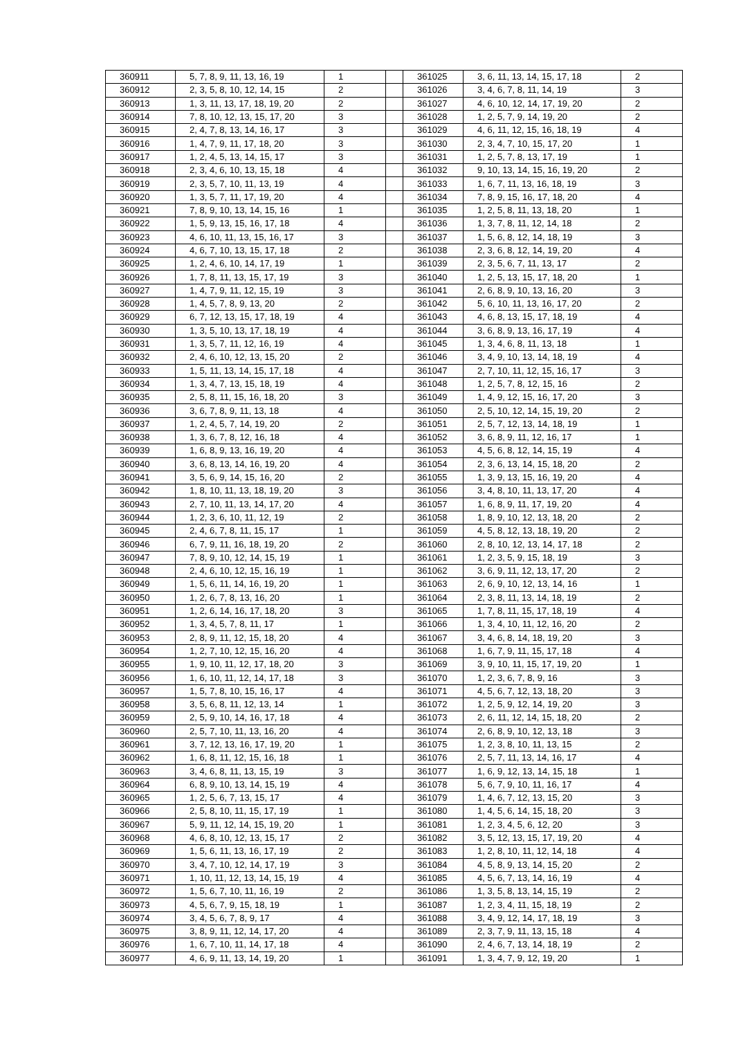| 360911 | 5, 7, 8, 9, 11, 13, 16, 19 | 1 | | 361025 | 3, 6, 11, 13, 14, 15, 17, 18 | 2 |
| 360912 | 2, 3, 5, 8, 10, 12, 14, 15 | 2 | | 361026 | 3, 4, 6, 7, 8, 11, 14, 19 | 3 |
| 360913 | 1, 3, 11, 13, 17, 18, 19, 20 | 2 | | 361027 | 4, 6, 10, 12, 14, 17, 19, 20 | 2 |
| 360914 | 7, 8, 10, 12, 13, 15, 17, 20 | 3 | | 361028 | 1, 2, 5, 7, 9, 14, 19, 20 | 2 |
| 360915 | 2, 4, 7, 8, 13, 14, 16, 17 | 3 | | 361029 | 4, 6, 11, 12, 15, 16, 18, 19 | 4 |
| 360916 | 1, 4, 7, 9, 11, 17, 18, 20 | 3 | | 361030 | 2, 3, 4, 7, 10, 15, 17, 20 | 1 |
| 360917 | 1, 2, 4, 5, 13, 14, 15, 17 | 3 | | 361031 | 1, 2, 5, 7, 8, 13, 17, 19 | 1 |
| 360918 | 2, 3, 4, 6, 10, 13, 15, 18 | 4 | | 361032 | 9, 10, 13, 14, 15, 16, 19, 20 | 2 |
| 360919 | 2, 3, 5, 7, 10, 11, 13, 19 | 4 | | 361033 | 1, 6, 7, 11, 13, 16, 18, 19 | 3 |
| 360920 | 1, 3, 5, 7, 11, 17, 19, 20 | 4 | | 361034 | 7, 8, 9, 15, 16, 17, 18, 20 | 4 |
| 360921 | 7, 8, 9, 10, 13, 14, 15, 16 | 1 | | 361035 | 1, 2, 5, 8, 11, 13, 18, 20 | 1 |
| 360922 | 1, 5, 9, 13, 15, 16, 17, 18 | 4 | | 361036 | 1, 3, 7, 8, 11, 12, 14, 18 | 2 |
| 360923 | 4, 6, 10, 11, 13, 15, 16, 17 | 3 | | 361037 | 1, 5, 6, 8, 12, 14, 18, 19 | 3 |
| 360924 | 4, 6, 7, 10, 13, 15, 17, 18 | 2 | | 361038 | 2, 3, 6, 8, 12, 14, 19, 20 | 4 |
| 360925 | 1, 2, 4, 6, 10, 14, 17, 19 | 1 | | 361039 | 2, 3, 5, 6, 7, 11, 13, 17 | 2 |
| 360926 | 1, 7, 8, 11, 13, 15, 17, 19 | 3 | | 361040 | 1, 2, 5, 13, 15, 17, 18, 20 | 1 |
| 360927 | 1, 4, 7, 9, 11, 12, 15, 19 | 3 | | 361041 | 2, 6, 8, 9, 10, 13, 16, 20 | 3 |
| 360928 | 1, 4, 5, 7, 8, 9, 13, 20 | 2 | | 361042 | 5, 6, 10, 11, 13, 16, 17, 20 | 2 |
| 360929 | 6, 7, 12, 13, 15, 17, 18, 19 | 4 | | 361043 | 4, 6, 8, 13, 15, 17, 18, 19 | 4 |
| 360930 | 1, 3, 5, 10, 13, 17, 18, 19 | 4 | | 361044 | 3, 6, 8, 9, 13, 16, 17, 19 | 4 |
| 360931 | 1, 3, 5, 7, 11, 12, 16, 19 | 4 | | 361045 | 1, 3, 4, 6, 8, 11, 13, 18 | 1 |
| 360932 | 2, 4, 6, 10, 12, 13, 15, 20 | 2 | | 361046 | 3, 4, 9, 10, 13, 14, 18, 19 | 4 |
| 360933 | 1, 5, 11, 13, 14, 15, 17, 18 | 4 | | 361047 | 2, 7, 10, 11, 12, 15, 16, 17 | 3 |
| 360934 | 1, 3, 4, 7, 13, 15, 18, 19 | 4 | | 361048 | 1, 2, 5, 7, 8, 12, 15, 16 | 2 |
| 360935 | 2, 5, 8, 11, 15, 16, 18, 20 | 3 | | 361049 | 1, 4, 9, 12, 15, 16, 17, 20 | 3 |
| 360936 | 3, 6, 7, 8, 9, 11, 13, 18 | 4 | | 361050 | 2, 5, 10, 12, 14, 15, 19, 20 | 2 |
| 360937 | 1, 2, 4, 5, 7, 14, 19, 20 | 2 | | 361051 | 2, 5, 7, 12, 13, 14, 18, 19 | 1 |
| 360938 | 1, 3, 6, 7, 8, 12, 16, 18 | 4 | | 361052 | 3, 6, 8, 9, 11, 12, 16, 17 | 1 |
| 360939 | 1, 6, 8, 9, 13, 16, 19, 20 | 4 | | 361053 | 4, 5, 6, 8, 12, 14, 15, 19 | 4 |
| 360940 | 3, 6, 8, 13, 14, 16, 19, 20 | 4 | | 361054 | 2, 3, 6, 13, 14, 15, 18, 20 | 2 |
| 360941 | 3, 5, 6, 9, 14, 15, 16, 20 | 2 | | 361055 | 1, 3, 9, 13, 15, 16, 19, 20 | 4 |
| 360942 | 1, 8, 10, 11, 13, 18, 19, 20 | 3 | | 361056 | 3, 4, 8, 10, 11, 13, 17, 20 | 4 |
| 360943 | 2, 7, 10, 11, 13, 14, 17, 20 | 4 | | 361057 | 1, 6, 8, 9, 11, 17, 19, 20 | 4 |
| 360944 | 1, 2, 3, 6, 10, 11, 12, 19 | 2 | | 361058 | 1, 8, 9, 10, 12, 13, 18, 20 | 2 |
| 360945 | 2, 4, 6, 7, 8, 11, 15, 17 | 1 | | 361059 | 4, 5, 8, 12, 13, 18, 19, 20 | 2 |
| 360946 | 6, 7, 9, 11, 16, 18, 19, 20 | 2 | | 361060 | 2, 8, 10, 12, 13, 14, 17, 18 | 2 |
| 360947 | 7, 8, 9, 10, 12, 14, 15, 19 | 1 | | 361061 | 1, 2, 3, 5, 9, 15, 18, 19 | 3 |
| 360948 | 2, 4, 6, 10, 12, 15, 16, 19 | 1 | | 361062 | 3, 6, 9, 11, 12, 13, 17, 20 | 2 |
| 360949 | 1, 5, 6, 11, 14, 16, 19, 20 | 1 | | 361063 | 2, 6, 9, 10, 12, 13, 14, 16 | 1 |
| 360950 | 1, 2, 6, 7, 8, 13, 16, 20 | 1 | | 361064 | 2, 3, 8, 11, 13, 14, 18, 19 | 2 |
| 360951 | 1, 2, 6, 14, 16, 17, 18, 20 | 3 | | 361065 | 1, 7, 8, 11, 15, 17, 18, 19 | 4 |
| 360952 | 1, 3, 4, 5, 7, 8, 11, 17 | 1 | | 361066 | 1, 3, 4, 10, 11, 12, 16, 20 | 2 |
| 360953 | 2, 8, 9, 11, 12, 15, 18, 20 | 4 | | 361067 | 3, 4, 6, 8, 14, 18, 19, 20 | 3 |
| 360954 | 1, 2, 7, 10, 12, 15, 16, 20 | 4 | | 361068 | 1, 6, 7, 9, 11, 15, 17, 18 | 4 |
| 360955 | 1, 9, 10, 11, 12, 17, 18, 20 | 3 | | 361069 | 3, 9, 10, 11, 15, 17, 19, 20 | 1 |
| 360956 | 1, 6, 10, 11, 12, 14, 17, 18 | 3 | | 361070 | 1, 2, 3, 6, 7, 8, 9, 16 | 3 |
| 360957 | 1, 5, 7, 8, 10, 15, 16, 17 | 4 | | 361071 | 4, 5, 6, 7, 12, 13, 18, 20 | 3 |
| 360958 | 3, 5, 6, 8, 11, 12, 13, 14 | 1 | | 361072 | 1, 2, 5, 9, 12, 14, 19, 20 | 3 |
| 360959 | 2, 5, 9, 10, 14, 16, 17, 18 | 4 | | 361073 | 2, 6, 11, 12, 14, 15, 18, 20 | 2 |
| 360960 | 2, 5, 7, 10, 11, 13, 16, 20 | 4 | | 361074 | 2, 6, 8, 9, 10, 12, 13, 18 | 3 |
| 360961 | 3, 7, 12, 13, 16, 17, 19, 20 | 1 | | 361075 | 1, 2, 3, 8, 10, 11, 13, 15 | 2 |
| 360962 | 1, 6, 8, 11, 12, 15, 16, 18 | 1 | | 361076 | 2, 5, 7, 11, 13, 14, 16, 17 | 4 |
| 360963 | 3, 4, 6, 8, 11, 13, 15, 19 | 3 | | 361077 | 1, 6, 9, 12, 13, 14, 15, 18 | 1 |
| 360964 | 6, 8, 9, 10, 13, 14, 15, 19 | 4 | | 361078 | 5, 6, 7, 9, 10, 11, 16, 17 | 4 |
| 360965 | 1, 2, 5, 6, 7, 13, 15, 17 | 4 | | 361079 | 1, 4, 6, 7, 12, 13, 15, 20 | 3 |
| 360966 | 2, 5, 8, 10, 11, 15, 17, 19 | 1 | | 361080 | 1, 4, 5, 6, 14, 15, 18, 20 | 3 |
| 360967 | 5, 9, 11, 12, 14, 15, 19, 20 | 1 | | 361081 | 1, 2, 3, 4, 5, 6, 12, 20 | 3 |
| 360968 | 4, 6, 8, 10, 12, 13, 15, 17 | 2 | | 361082 | 3, 5, 12, 13, 15, 17, 19, 20 | 4 |
| 360969 | 1, 5, 6, 11, 13, 16, 17, 19 | 2 | | 361083 | 1, 2, 8, 10, 11, 12, 14, 18 | 4 |
| 360970 | 3, 4, 7, 10, 12, 14, 17, 19 | 3 | | 361084 | 4, 5, 8, 9, 13, 14, 15, 20 | 2 |
| 360971 | 1, 10, 11, 12, 13, 14, 15, 19 | 4 | | 361085 | 4, 5, 6, 7, 13, 14, 16, 19 | 4 |
| 360972 | 1, 5, 6, 7, 10, 11, 16, 19 | 2 | | 361086 | 1, 3, 5, 8, 13, 14, 15, 19 | 2 |
| 360973 | 4, 5, 6, 7, 9, 15, 18, 19 | 1 | | 361087 | 1, 2, 3, 4, 11, 15, 18, 19 | 2 |
| 360974 | 3, 4, 5, 6, 7, 8, 9, 17 | 4 | | 361088 | 3, 4, 9, 12, 14, 17, 18, 19 | 3 |
| 360975 | 3, 8, 9, 11, 12, 14, 17, 20 | 4 | | 361089 | 2, 3, 7, 9, 11, 13, 15, 18 | 4 |
| 360976 | 1, 6, 7, 10, 11, 14, 17, 18 | 4 | | 361090 | 2, 4, 6, 7, 13, 14, 18, 19 | 2 |
| 360977 | 4, 6, 9, 11, 13, 14, 19, 20 | 1 | | 361091 | 1, 3, 4, 7, 9, 12, 19, 20 | 1 |